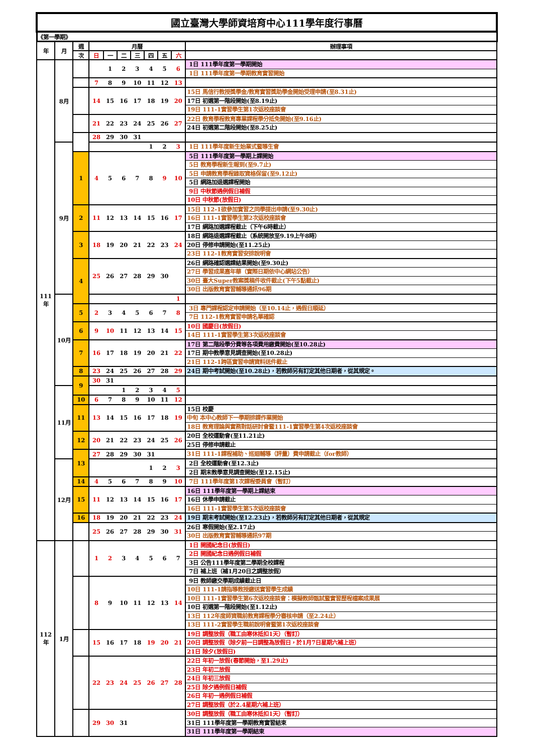| 國立臺灣大學師資培育中心111學年度行事曆 | | | | | | | | | | |
| 《第一學期》 | | | | | | | | | | |
| 年 | 月 | 週 | 月曆 | | | | | | | 辦理事項 |
| | | 次 | 日 | 一 | 二 | 三 | 四 | 五 | 六 | |
| 111年 | 8月 | | | 1 | 2 | 3 | 4 | 5 | 6 | 1日 111學年度第一學期開始 1日 111學年度第一學期教育實習開始 |
| | | | 7 | 8 | 9 | 10 | 11 | 12 | 13 | |
| | | | 14 | 15 | 16 | 17 | 18 | 19 | 20 | 15日 馬信行教授獎學金/教育實習獎助學金開始受理申請(至8.31止) 17日 初選第一階段開始(至8.19止) 19日 111-1實習學生第1次返校座談會 |
| | | | 21 | 22 | 23 | 24 | 25 | 26 | 27 | 22日 教育學程教育專業課程學分抵免開始(至9.16止) 24日 初選第二階段開始(至8.25止) |
| | | | 28 | 29 | 30 | 31 | | | | |
| | 9月 | | | | | | 1 | 2 | 3 | 1日 111學年度新生始業式暨導生會 |
| | | 1 | 4 | 5 | 6 | 7 | 8 | 9 | 10 | 5日 111學年度第一學期上課開始 5日 教育學程新生報到(至9.7止) 5日 申請教育學程錄取資格保留(至9.12止) 5日 網路加退選課程開始 9日 中秋節遇例假日補假 10日 中秋節(放假日) |
| | | 2 | 11 | 12 | 13 | 14 | 15 | 16 | 17 | 15日 112-1欲參加實習之同學提出申請(至9.30止) 16日 111-1實習學生第2次返校座談會 17日 網路加選課程截止（下午6時截止） |
| | | 3 | 18 | 19 | 20 | 21 | 22 | 23 | 24 | 18日 網路退選課程截止（系統開放至9.19上午8時） 20日 停修申請開始(至11.25止) 23日 112-1教育實習安排說明會 |
| | | 4 | 25 | 26 | 27 | 28 | 29 | 30 | | 26日 網路確認選課結果開始(至9.30止) 27日 學習成果嘉年華（實際日期依中心網站公告） 30日 臺大Super教案獎稿件收件截止(下午5點截止) 30日 出版教育實習輔導通訊96期 |
| | 10月 | | | | | | | | 1 | |
| | | 5 | 2 | 3 | 4 | 5 | 6 | 7 | 8 | 3日 專門課程認定申請開始（至10.14止，遇假日順延） 7日 112-1教育實習申請名單確認 |
| | | 6 | 9 | 10 | 11 | 12 | 13 | 14 | 15 | 10日 國慶日(放假日) 14日 111-1實習學生第3次返校座談會 |
| | | 7 | 16 | 17 | 18 | 19 | 20 | 21 | 22 | 17日 第二階段學分費等各項費用繳費開始(至10.28止) 17日 期中教學意見調查開始(至10.28止) 21日 112-1跨區實習申請資料送件截止 |
| | | 8 | 23 | 24 | 25 | 26 | 27 | 28 | 29 | 24日 期中考試開始(至10.28止)，若教師另有訂定其他日期者，從其規定。 |
| | | 9 | 30 | 31 | | | | | | |
| | 11月 | | | | 1 | 2 | 3 | 4 | 5 | |
| | | 10 | 6 | 7 | 8 | 9 | 10 | 11 | 12 | |
| | | 11 | 13 | 14 | 15 | 16 | 17 | 18 | 19 | 15日 校慶 中旬 本中心教師下一學期排課作業開始 18日 教育理論與實務對話研討會暨111-1實習學生第4次返校座談會 |
| | | 12 | 20 | 21 | 22 | 23 | 24 | 25 | 26 | 20日 全校運動會(至11.21止) 25日 停修申請截止 |
| | | 13 | 27 | 28 | 29 | 30 | 31 | | | 31日 111-1課程補助、巡迴輔導（評量）費申請截止（for教師） |
| | 12月 | | | | | | 1 | 2 | 3 | 2日 全校運動會(至12.3止) 2日 期末教學意見調查開始(至12.15止) |
| | | 14 | 4 | 5 | 6 | 7 | 8 | 9 | 10 | 7日 111學年度第1次課程委員會（暫訂） |
| | | 15 | 11 | 12 | 13 | 14 | 15 | 16 | 17 | 16日 111學年度第一學期上課結束 16日 休學申請截止 16日 111-1實習學生第5次返校座談會 |
| | | 16 | 18 | 19 | 20 | 21 | 22 | 23 | 24 | 19日 期末考試開始(至12.23止)，若教師另有訂定其他日期者，從其規定 |
| | | | 25 | 26 | 27 | 28 | 29 | 30 | 31 | 26日 寒假開始(至2.17止) 30日 出版教育實習輔導通訊97期 |
| 112年 | 1月 | | 1 | 2 | 3 | 4 | 5 | 6 | 7 | 1日 開國紀念日(放假日) 2日 開國紀念日遇例假日補假 3日 公告111學年度第二學期全校課程 7日 補上班（補1月20日之調整放假） |
| | | | 8 | 9 | 10 | 11 | 12 | 13 | 14 | 9日 教師繳交學期成績截止日 10日 111-1請指導教授繳送實習學生成績 10日 111-1實習學生第6次返校座談會：模擬教師甄試暨實習歷程檔案成果展 10日 初選第一階段開始(至1.12止) 13日 112年度師資職前教育課程學分審核申請（至2.24止） 13日 111-2實習學生職前說明會暨第1次返校座談會 |
| | | | 15 | 16 | 17 | 18 | 19 | 20 | 21 | 19日 調整放假（職工由寒休抵扣1天）（暫訂） 20日 調整放假（除夕前一日調整為放假日，於1月7日星期六補上班） 21日 除夕(放假日) |
| | | | 22 | 23 | 24 | 25 | 26 | 27 | 28 | 22日 年初一放假(春節開始，至1.29止) 23日 年初二放假 24日 年初三放假 25日 除夕遇例假日補假 26日 年初一遇例假日補假 27日 調整放假（於2.4星期六補上班） |
| | | | 29 | 30 | 31 | | | | | 30日 調整放假（職工由寒休抵扣1天）（暫訂） 31日 111學年度第一學期教育實習結束 31日 111學年度第一學期結束 |